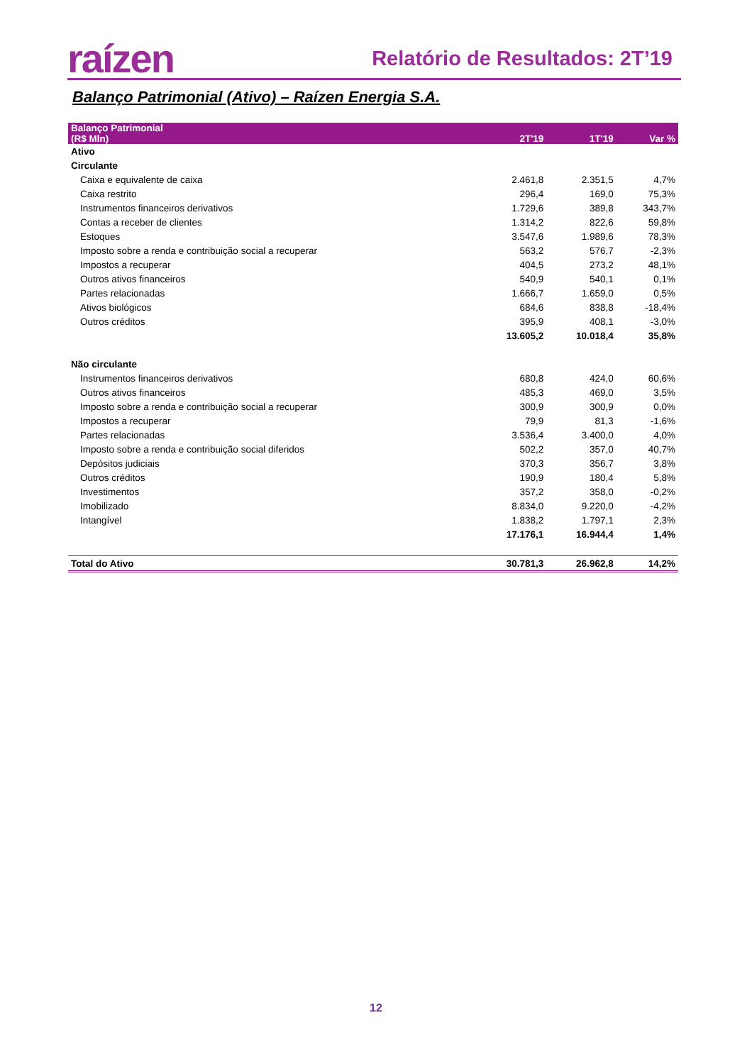raízen Relatório de Resultados: 2T’19
Balanço Patrimonial (Ativo) – Raízen Energia S.A.
| Balanço Patrimonial (R$ Mln) | 2T'19 | 1T'19 | Var % |
| --- | --- | --- | --- |
| Ativo | | | |
| Circulante | | | |
| Caixa e equivalente de caixa | 2.461,8 | 2.351,5 | 4,7% |
| Caixa restrito | 296,4 | 169,0 | 75,3% |
| Instrumentos financeiros derivativos | 1.729,6 | 389,8 | 343,7% |
| Contas a receber de clientes | 1.314,2 | 822,6 | 59,8% |
| Estoques | 3.547,6 | 1.989,6 | 78,3% |
| Imposto sobre a renda e contribuição social a recuperar | 563,2 | 576,7 | -2,3% |
| Impostos a recuperar | 404,5 | 273,2 | 48,1% |
| Outros ativos financeiros | 540,9 | 540,1 | 0,1% |
| Partes relacionadas | 1.666,7 | 1.659,0 | 0,5% |
| Ativos biológicos | 684,6 | 838,8 | -18,4% |
| Outros créditos | 395,9 | 408,1 | -3,0% |
| | 13.605,2 | 10.018,4 | 35,8% |
| Não circulante | | | |
| Instrumentos financeiros derivativos | 680,8 | 424,0 | 60,6% |
| Outros ativos financeiros | 485,3 | 469,0 | 3,5% |
| Imposto sobre a renda e contribuição social a recuperar | 300,9 | 300,9 | 0,0% |
| Impostos a recuperar | 79,9 | 81,3 | -1,6% |
| Partes relacionadas | 3.536,4 | 3.400,0 | 4,0% |
| Imposto sobre a renda e contribuição social diferidos | 502,2 | 357,0 | 40,7% |
| Depósitos judiciais | 370,3 | 356,7 | 3,8% |
| Outros créditos | 190,9 | 180,4 | 5,8% |
| Investimentos | 357,2 | 358,0 | -0,2% |
| Imobilizado | 8.834,0 | 9.220,0 | -4,2% |
| Intangível | 1.838,2 | 1.797,1 | 2,3% |
| | 17.176,1 | 16.944,4 | 1,4% |
| Total do Ativo | 30.781,3 | 26.962,8 | 14,2% |
12